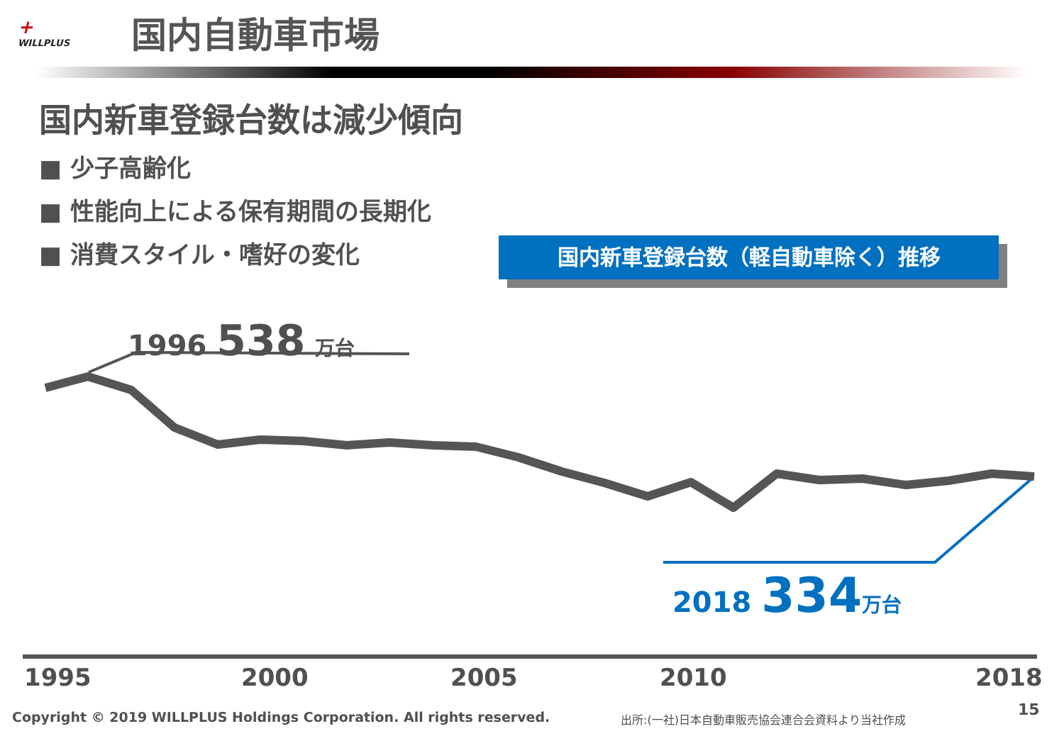+
WILLPLUS
国内自動車市場
国内新車登録台数は減少傾向
■ 少子高齢化
■ 性能向上による保有期間の長期化
■ 消費スタイル・嗜好の変化
国内新車登録台数（軽自動車除く）推移
1996 538 万台
2018 334 万台
1995 2000 2005 2010 2018
Copyright © 2019 WILLPLUS Holdings Corporation. All rights reserved.
出所:(一社)日本自動車販売協会連合会資料より当社作成
15